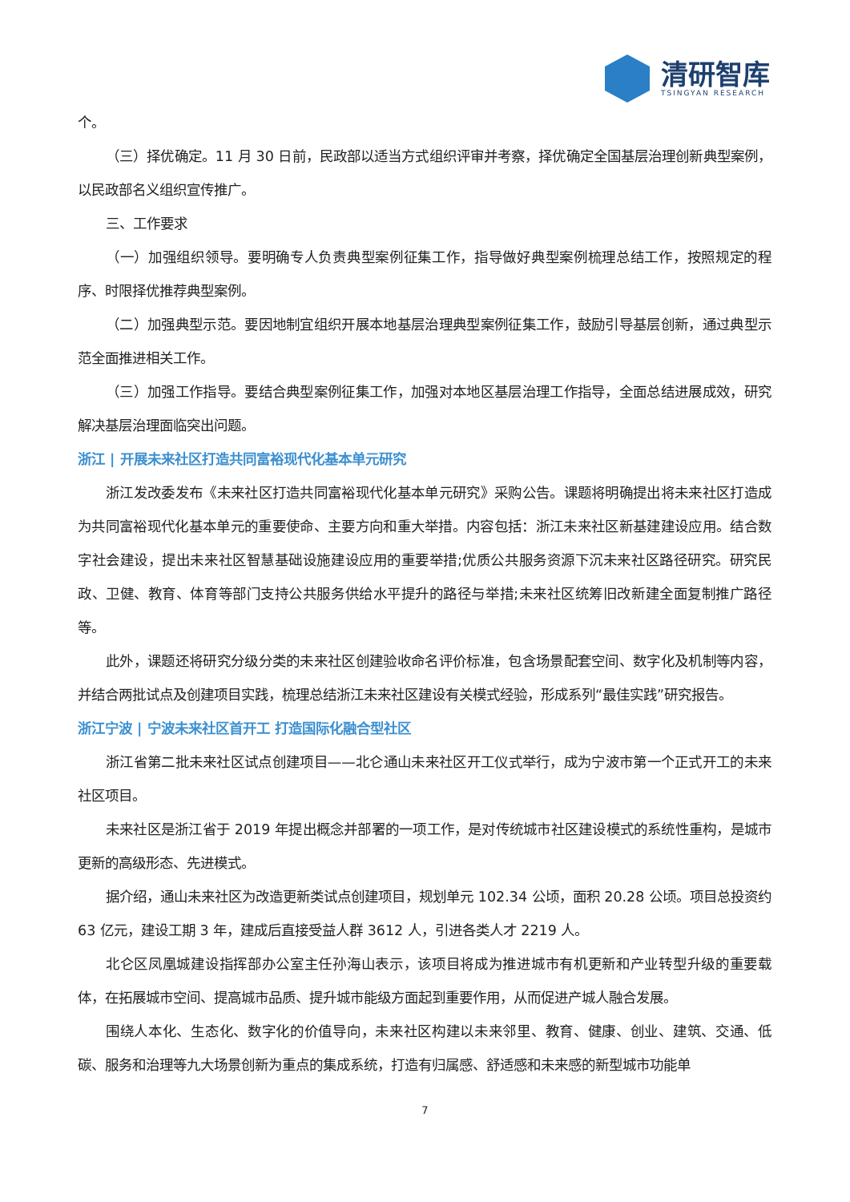清研智库
TSINGYAN RESEARCH
个。
（三）择优确定。11 月 30 日前，民政部以适当方式组织评审并考察，择优确定全国基层治理创新典型案例，以民政部名义组织宣传推广。
三、工作要求
（一）加强组织领导。要明确专人负责典型案例征集工作，指导做好典型案例梳理总结工作，按照规定的程序、时限择优推荐典型案例。
（二）加强典型示范。要因地制宜组织开展本地基层治理典型案例征集工作，鼓励引导基层创新，通过典型示范全面推进相关工作。
（三）加强工作指导。要结合典型案例征集工作，加强对本地区基层治理工作指导，全面总结进展成效，研究解决基层治理面临突出问题。
浙江 | 开展未来社区打造共同富裕现代化基本单元研究
浙江发改委发布《未来社区打造共同富裕现代化基本单元研究》采购公告。课题将明确提出将未来社区打造成为共同富裕现代化基本单元的重要使命、主要方向和重大举措。内容包括：浙江未来社区新基建建设应用。结合数字社会建设，提出未来社区智慧基础设施建设应用的重要举措;优质公共服务资源下沉未来社区路径研究。研究民政、卫健、教育、体育等部门支持公共服务供给水平提升的路径与举措;未来社区统筹旧改新建全面复制推广路径等。
此外，课题还将研究分级分类的未来社区创建验收命名评价标准，包含场景配套空间、数字化及机制等内容，并结合两批试点及创建项目实践，梳理总结浙江未来社区建设有关模式经验，形成系列“最佳实践”研究报告。
浙江宁波 | 宁波未来社区首开工 打造国际化融合型社区
浙江省第二批未来社区试点创建项目——北仑通山未来社区开工仪式举行，成为宁波市第一个正式开工的未来社区项目。
未来社区是浙江省于 2019 年提出概念并部署的一项工作，是对传统城市社区建设模式的系统性重构，是城市更新的高级形态、先进模式。
据介绍，通山未来社区为改造更新类试点创建项目，规划单元 102.34 公顷，面积 20.28 公顷。项目总投资约 63 亿元，建设工期 3 年，建成后直接受益人群 3612 人，引进各类人才 2219 人。
北仑区凤凰城建设指挥部办公室主任孙海山表示，该项目将成为推进城市有机更新和产业转型升级的重要载体，在拓展城市空间、提高城市品质、提升城市能级方面起到重要作用，从而促进产城人融合发展。
围绕人本化、生态化、数字化的价值导向，未来社区构建以未来邻里、教育、健康、创业、建筑、交通、低碳、服务和治理等九大场景创新为重点的集成系统，打造有归属感、舒适感和未来感的新型城市功能单
7